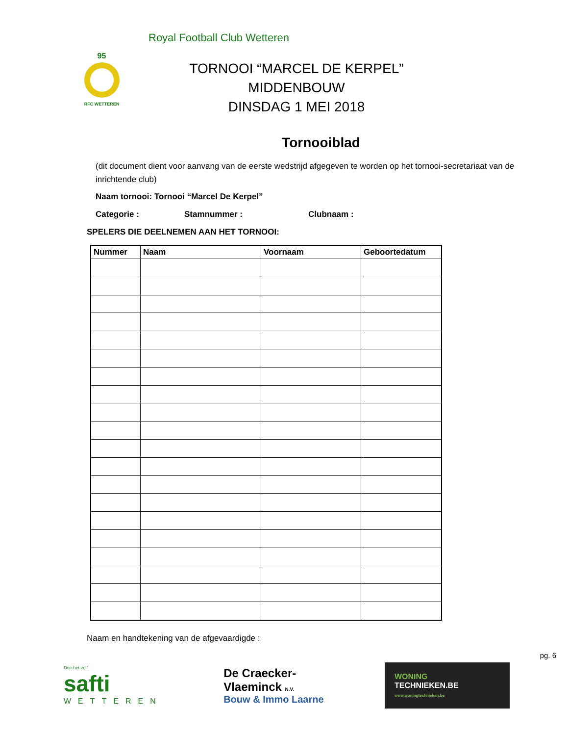Royal Football Club Wetteren
95
RFC WETTEREN
TORNOOI “MARCEL DE KERPEL”
MIDDENBOUW
DINSDAG 1 MEI 2018
Tornooiblad
(dit document dient voor aanvang van de eerste wedstrijd afgegeven te worden op het tornooi-secretariaat van de inrichtende club)
Naam tornooi: Tornooi “Marcel De Kerpel”
Categorie : Stamnummer : Clubnaam :
SPELERS DIE DEELNEMEN AAN HET TORNOOI:
| Nummer | Naam | Voornaam | Geboortedatum |
| --- | --- | --- | --- |
Naam en handtekening van de afgevaardigde :
pg. 6
Doe-het-zelf
safti
WETTEREN
De Craecker-
Vlaeminck N.V.
Bouw & Immo Laarne
WONING
TECHNIEKEN.BE
www.woningtechnieken.be